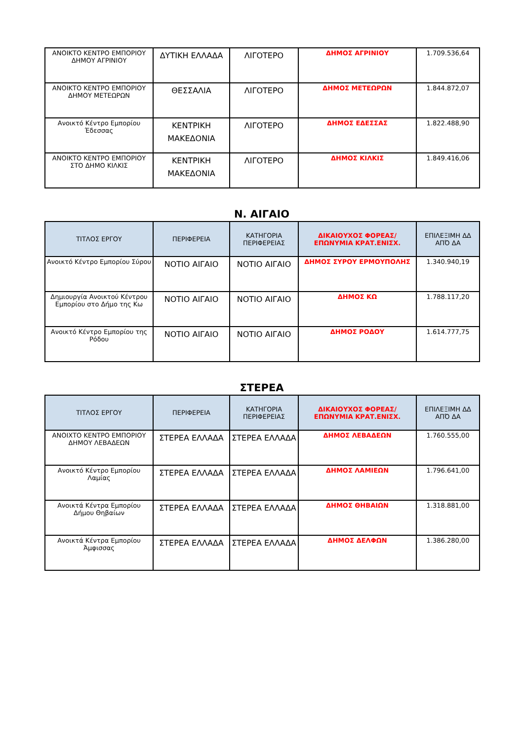| ΑΝΟΙΚΤΟ ΚΕΝΤΡΟ ΕΜΠΟΡΙΟΥ ΔΗΜΟΥ ΑΓΡΙΝΙΟΥ | ΔΥΤΙΚΗ ΕΛΛΑΔΑ | ΛΙΓΟΤΕΡΟ | ΔΗΜΟΣ ΑΓΡΙΝΙΟΥ | 1.709.536,64 |
| ΑΝΟΙΚΤΟ ΚΕΝΤΡΟ ΕΜΠΟΡΙΟΥ ΔΗΜΟΥ ΜΕΤΕΩΡΩΝ | ΘΕΣΣΑΛΙΑ | ΛΙΓΟΤΕΡΟ | ΔΗΜΟΣ ΜΕΤΕΩΡΩΝ | 1.844.872,07 |
| Ανοικτό Κέντρο Εμπορίου Έδεσσας | ΚΕΝΤΡΙΚΗ ΜΑΚΕΔΟΝΙΑ | ΛΙΓΟΤΕΡΟ | ΔΗΜΟΣ ΕΔΕΣΣΑΣ | 1.822.488,90 |
| ΑΝΟΙΚΤΟ ΚΕΝΤΡΟ ΕΜΠΟΡΙΟΥ ΣΤΟ ΔΗΜΟ ΚΙΛΚΙΣ | ΚΕΝΤΡΙΚΗ ΜΑΚΕΔΟΝΙΑ | ΛΙΓΟΤΕΡΟ | ΔΗΜΟΣ ΚΙΛΚΙΣ | 1.849.416,06 |
Ν. ΑΙΓΑΙΟ
| ΤΙΤΛΟΣ ΕΡΓΟΥ | ΠΕΡΙΦΕΡΕΙΑ | ΚΑΤΗΓΟΡΙΑ ΠΕΡΙΦΕΡΕΙΑΣ | ΔΙΚΑΙΟΥΧΟΣ ΦΟΡΕΑΣ/ ΕΠΩΝΥΜΙΑ ΚΡΑΤ.ΕΝΙΣΧ. | ΕΠΙΛΕΞΙΜΗ ΔΔ ΑΠΌ ΔΑ |
| --- | --- | --- | --- | --- |
| Ανοικτό Κέντρο Εμπορίου Σύρου | ΝΟΤΙΟ ΑΙΓΑΙΟ | ΝΟΤΙΟ ΑΙΓΑΙΟ | ΔΗΜΟΣ ΣΥΡΟΥ ΕΡΜΟΥΠΟΛΗΣ | 1.340.940,19 |
| Δημιουργία Ανοικτού Κέντρου Εμπορίου στο Δήμο της Κω | ΝΟΤΙΟ ΑΙΓΑΙΟ | ΝΟΤΙΟ ΑΙΓΑΙΟ | ΔΗΜΟΣ ΚΩ | 1.788.117,20 |
| Ανοικτό Κέντρο Εμπορίου της Ρόδου | ΝΟΤΙΟ ΑΙΓΑΙΟ | ΝΟΤΙΟ ΑΙΓΑΙΟ | ΔΗΜΟΣ ΡΟΔΟΥ | 1.614.777,75 |
ΣΤΕΡΕΑ
| ΤΙΤΛΟΣ ΕΡΓΟΥ | ΠΕΡΙΦΕΡΕΙΑ | ΚΑΤΗΓΟΡΙΑ ΠΕΡΙΦΕΡΕΙΑΣ | ΔΙΚΑΙΟΥΧΟΣ ΦΟΡΕΑΣ/ ΕΠΩΝΥΜΙΑ ΚΡΑΤ.ΕΝΙΣΧ. | ΕΠΙΛΕΞΙΜΗ ΔΔ ΑΠΌ ΔΑ |
| --- | --- | --- | --- | --- |
| ΑΝΟΙΧΤΟ ΚΕΝΤΡΟ ΕΜΠΟΡΙΟΥ ΔΗΜΟΥ ΛΕΒΑΔΕΩΝ | ΣΤΕΡΕΑ ΕΛΛΑΔΑ | ΣΤΕΡΕΑ ΕΛΛΑΔΑ | ΔΗΜΟΣ ΛΕΒΑΔΕΩΝ | 1.760.555,00 |
| Ανοικτό Κέντρο Εμπορίου Λαμίας | ΣΤΕΡΕΑ ΕΛΛΑΔΑ | ΣΤΕΡΕΑ ΕΛΛΑΔΑ | ΔΗΜΟΣ ΛΑΜΙΕΩΝ | 1.796.641,00 |
| Ανοικτά Κέντρα Εμπορίου Δήμου Θηβαίων | ΣΤΕΡΕΑ ΕΛΛΑΔΑ | ΣΤΕΡΕΑ ΕΛΛΑΔΑ | ΔΗΜΟΣ ΘΗΒΑΙΩΝ | 1.318.881,00 |
| Ανοικτά Κέντρα Εμπορίου Άμφισσας | ΣΤΕΡΕΑ ΕΛΛΑΔΑ | ΣΤΕΡΕΑ ΕΛΛΑΔΑ | ΔΗΜΟΣ ΔΕΛΦΩΝ | 1.386.280,00 |